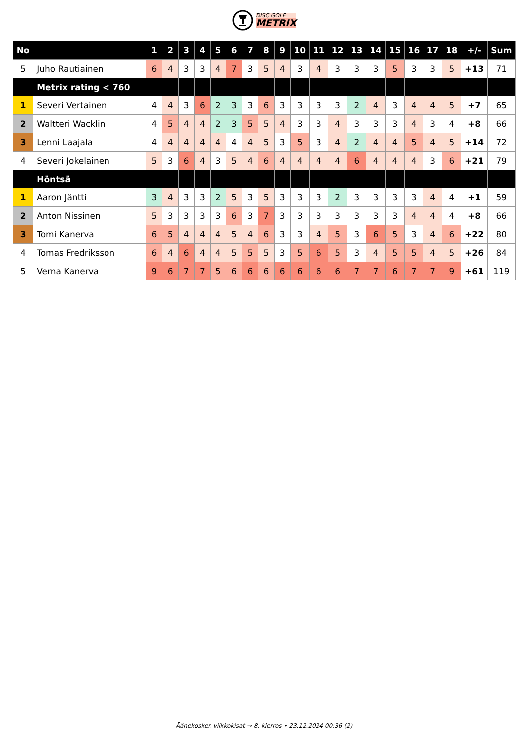DISC GOLF
METRIX
| No | | 1 | 2 | 3 | 4 | 5 | 6 | 7 | 8 | 9 | 10 | 11 | 12 | 13 | 14 | 15 | 16 | 17 | 18 | +/- | Sum |
| --- | --- | --- | --- | --- | --- | --- | --- | --- | --- | --- | --- | --- | --- | --- | --- | --- | --- | --- | --- | --- | --- |
| 5 | Juho Rautiainen | 6 | 4 | 3 | 3 | 4 | 7 | 3 | 5 | 4 | 3 | 4 | 3 | 3 | 3 | 5 | 3 | 3 | 5 | +13 | 71 |
| | Metrix rating < 760 | | | | | | | | | | | | | | | | | | | | |
| 1 | Severi Vertainen | 4 | 4 | 3 | 6 | 2 | 3 | 3 | 6 | 3 | 3 | 3 | 3 | 2 | 4 | 3 | 4 | 4 | 5 | +7 | 65 |
| 2 | Waltteri Wacklin | 4 | 5 | 4 | 4 | 2 | 3 | 5 | 5 | 4 | 3 | 3 | 4 | 3 | 3 | 3 | 4 | 3 | 4 | +8 | 66 |
| 3 | Lenni Laajala | 4 | 4 | 4 | 4 | 4 | 4 | 4 | 5 | 3 | 5 | 3 | 4 | 2 | 4 | 4 | 5 | 4 | 5 | +14 | 72 |
| 4 | Severi Jokelainen | 5 | 3 | 6 | 4 | 3 | 5 | 4 | 6 | 4 | 4 | 4 | 4 | 6 | 4 | 4 | 4 | 3 | 6 | +21 | 79 |
| | Höntsä | | | | | | | | | | | | | | | | | | | | |
| 1 | Aaron Jäntti | 3 | 4 | 3 | 3 | 2 | 5 | 3 | 5 | 3 | 3 | 3 | 2 | 3 | 3 | 3 | 3 | 4 | 4 | +1 | 59 |
| 2 | Anton Nissinen | 5 | 3 | 3 | 3 | 3 | 6 | 3 | 7 | 3 | 3 | 3 | 3 | 3 | 3 | 3 | 4 | 4 | 4 | +8 | 66 |
| 3 | Tomi Kanerva | 6 | 5 | 4 | 4 | 4 | 5 | 4 | 6 | 3 | 3 | 4 | 5 | 3 | 6 | 5 | 3 | 4 | 6 | +22 | 80 |
| 4 | Tomas Fredriksson | 6 | 4 | 6 | 4 | 4 | 5 | 5 | 5 | 3 | 5 | 6 | 5 | 3 | 4 | 5 | 5 | 4 | 5 | +26 | 84 |
| 5 | Verna Kanerva | 9 | 6 | 7 | 7 | 5 | 6 | 6 | 6 | 6 | 6 | 6 | 6 | 7 | 7 | 6 | 7 | 7 | 9 | +61 | 119 |
Äänekosken viikkokisat → 8. kierros • 23.12.2024 00:36 (2)